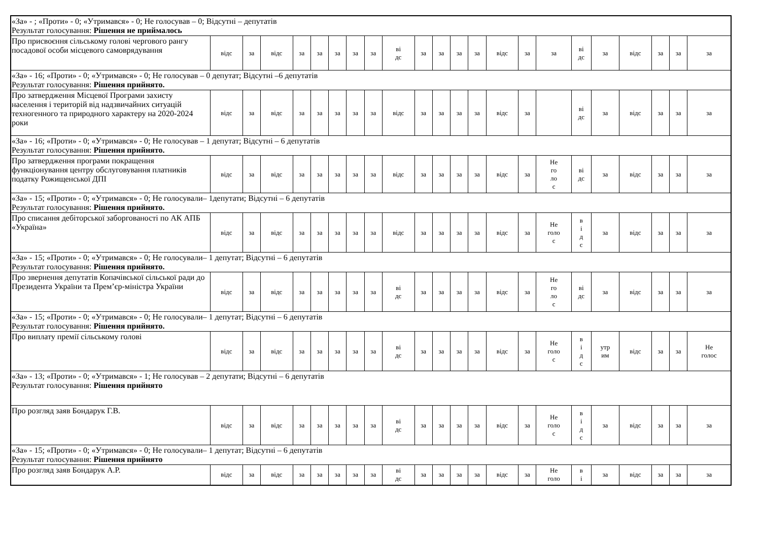| «За» - ; «Проти» - 0; «Утримався» - 0; Не голосував – 0; Відсутні – депутатів Результат голосування: Рішення не приймалось | | | | | | | | | | | | | | | | | | | | | | |
| Про присвоєння сільському голові чергового рангу посадової особи місцевого самоврядування | відс | за | відс | за | за | за | за | за | ві дс | за | за | за | за | відс | за | за | ві дс | за | відс | за | за | за |
| «За» - 16; «Проти» - 0; «Утримався» - 0; Не голосував – 0 депутат; Відсутні –6 депутатів Результат голосування: Рішення прийнято. | | | | | | | | | | | | | | | | | | | | | | |
| Про затвердження Місцевої Програми захисту населення і територій від надзвичайних ситуацій техногенного та природного характеру на 2020-2024 роки | відс | за | відс | за | за | за | за | за | відс | за | за | за | за | відс | за | | ві дс | за | відс | за | за | за |
| «За» - 16; «Проти» - 0; «Утримався» - 0; Не голосував – 1 депутат; Відсутні – 6 депутатів Результат голосування: Рішення прийнято. | | | | | | | | | | | | | | | | | | | | | | |
| Про затвердження програми покращення функціонування центру обслуговування платників податку Рожищенської ДПІ | відс | за | відс | за | за | за | за | за | відс | за | за | за | за | відс | за | Не го ло с | ві дс | за | відс | за | за | за |
| «За» - 15; «Проти» - 0; «Утримався» - 0; Не голосували– 1депутати; Відсутні – 6 депутатів Результат голосування: Рішення прийнято. | | | | | | | | | | | | | | | | | | | | | | |
| Про списання дебіторської заборгованості по АК АПБ «Україна» | відс | за | відс | за | за | за | за | за | відс | за | за | за | за | відс | за | Не голо с | в і д с | за | відс | за | за | за |
| «За» - 15; «Проти» - 0; «Утримався» - 0; Не голосували– 1 депутат; Відсутні – 6 депутатів Результат голосування: Рішення прийнято. | | | | | | | | | | | | | | | | | | | | | | |
| Про звернення депутатів Копачівської сільської ради до Президента України та Прем’єр-міністра України | відс | за | відс | за | за | за | за | за | ві дс | за | за | за | за | відс | за | Не го ло с | ві дс | за | відс | за | за | за |
| «За» - 15; «Проти» - 0; «Утримався» - 0; Не голосували– 1 депутат; Відсутні – 6 депутатів Результат голосування: Рішення прийнято. | | | | | | | | | | | | | | | | | | | | | | |
| Про виплату премії сільському голові | відс | за | відс | за | за | за | за | за | ві дс | за | за | за | за | відс | за | Не голо с | в і д с | утр им | відс | за | за | Не голос |
| «За» - 13; «Проти» - 0; «Утримався» - 1; Не голосував – 2 депутати; Відсутні – 6 депутатів Результат голосування: Рішення прийнято | | | | | | | | | | | | | | | | | | | | | | |
| Про розгляд заяв Бондарук Г.В. | відс | за | відс | за | за | за | за | за | ві дс | за | за | за | за | відс | за | Не голо с | в і д с | за | відс | за | за | за |
| «За» - 15; «Проти» - 0; «Утримався» - 0; Не голосували– 1 депутат; Відсутні – 6 депутатів Результат голосування: Рішення прийнято | | | | | | | | | | | | | | | | | | | | | | |
| Про розгляд заяв Бондарук А.Р. | відс | за | відс | за | за | за | за | за | ві дс | за | за | за | за | відс | за | Не голо | в і | за | відс | за | за | за |